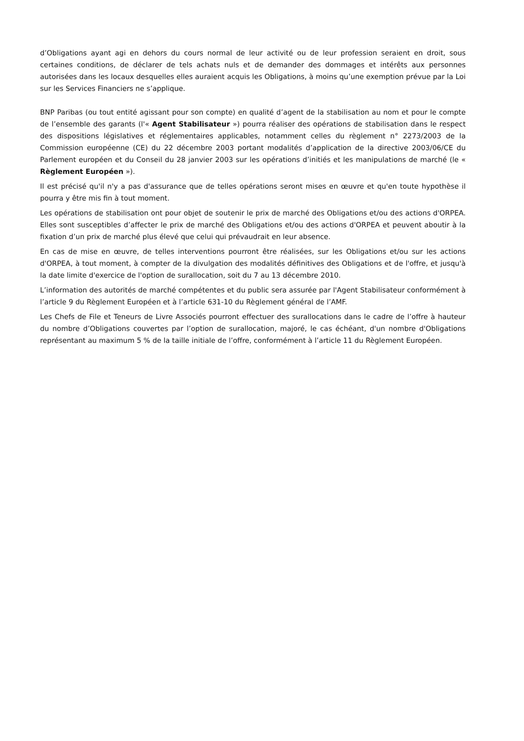d’Obligations ayant agi en dehors du cours normal de leur activité ou de leur profession seraient en droit, sous certaines conditions, de déclarer de tels achats nuls et de demander des dommages et intérêts aux personnes autorisées dans les locaux desquelles elles auraient acquis les Obligations, à moins qu’une exemption prévue par la Loi sur les Services Financiers ne s’applique.
BNP Paribas (ou tout entité agissant pour son compte) en qualité d’agent de la stabilisation au nom et pour le compte de l’ensemble des garants (l'« Agent Stabilisateur ») pourra réaliser des opérations de stabilisation dans le respect des dispositions législatives et réglementaires applicables, notamment celles du règlement n° 2273/2003 de la Commission européenne (CE) du 22 décembre 2003 portant modalités d’application de la directive 2003/06/CE du Parlement européen et du Conseil du 28 janvier 2003 sur les opérations d’initiés et les manipulations de marché (le « Règlement Européen »).
Il est précisé qu'il n'y a pas d'assurance que de telles opérations seront mises en œuvre et qu'en toute hypothèse il pourra y être mis fin à tout moment.
Les opérations de stabilisation ont pour objet de soutenir le prix de marché des Obligations et/ou des actions d'ORPEA. Elles sont susceptibles d’affecter le prix de marché des Obligations et/ou des actions d'ORPEA et peuvent aboutir à la fixation d’un prix de marché plus élevé que celui qui prévaudrait en leur absence.
En cas de mise en œuvre, de telles interventions pourront être réalisées, sur les Obligations et/ou sur les actions d'ORPEA, à tout moment, à compter de la divulgation des modalités définitives des Obligations et de l'offre, et jusqu'à la date limite d'exercice de l'option de surallocation, soit du 7 au 13 décembre 2010.
L’information des autorités de marché compétentes et du public sera assurée par l'Agent Stabilisateur conformément à l’article 9 du Règlement Européen et à l’article 631-10 du Règlement général de l’AMF.
Les Chefs de File et Teneurs de Livre Associés pourront effectuer des surallocations dans le cadre de l’offre à hauteur du nombre d’Obligations couvertes par l’option de surallocation, majoré, le cas échéant, d'un nombre d'Obligations représentant au maximum 5 % de la taille initiale de l’offre, conformément à l’article 11 du Règlement Européen.